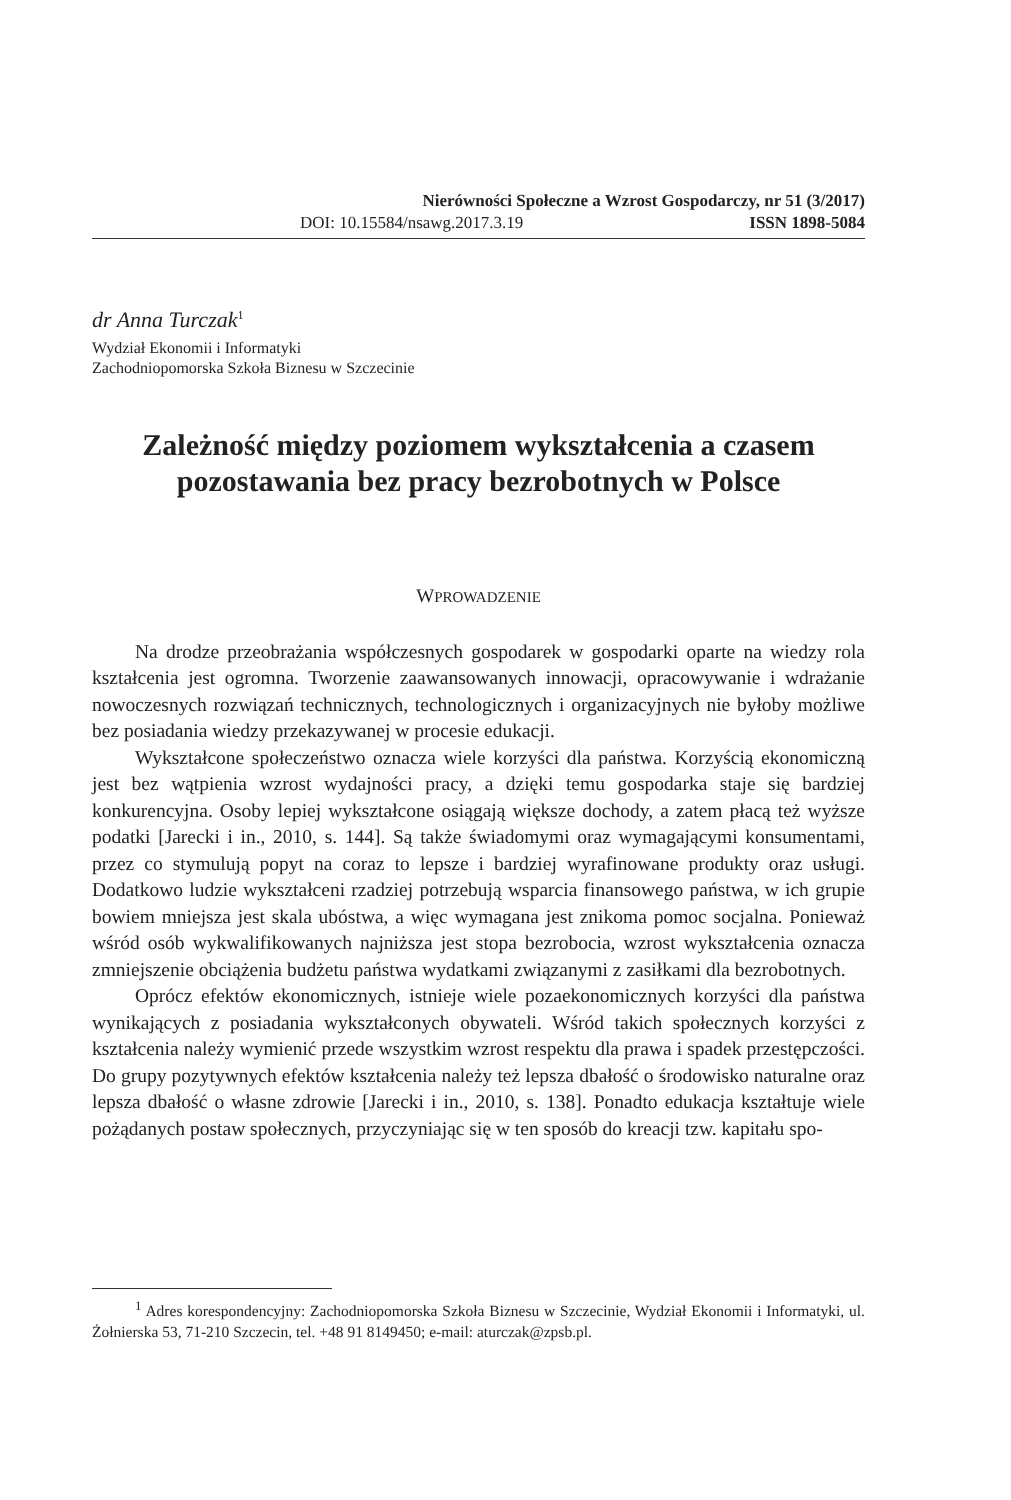Nierówności Społeczne a Wzrost Gospodarczy, nr 51 (3/2017)
DOI: 10.15584/nsawg.2017.3.19 ISSN 1898-5084
dr Anna Turczak<sup>1</sup>
Wydział Ekonomii i Informatyki
Zachodniopomorska Szkoła Biznesu w Szczecinie
Zależność między poziomem wykształcenia a czasem
pozostawania bez pracy bezrobotnych w Polsce
WPROWADZENIE
Na drodze przeobrażania współczesnych gospodarek w gospodarki oparte na wiedzy rola kształcenia jest ogromna. Tworzenie zaawansowanych innowacji, opracowywanie i wdrażanie nowoczesnych rozwiązań technicznych, technologicznych i organizacyjnych nie byłoby możliwe bez posiadania wiedzy przekazywanej w procesie edukacji.
Wykształcone społeczeństwo oznacza wiele korzyści dla państwa. Korzyścią ekonomiczną jest bez wątpienia wzrost wydajności pracy, a dzięki temu gospodarka staje się bardziej konkurencyjna. Osoby lepiej wykształcone osiągają większe dochody, a zatem płacą też wyższe podatki [Jarecki i in., 2010, s. 144]. Są także świadomymi oraz wymagającymi konsumentami, przez co stymulują popyt na coraz to lepsze i bardziej wyrafinowane produkty oraz usługi. Dodatkowo ludzie wykształceni rzadziej potrzebują wsparcia finansowego państwa, w ich grupie bowiem mniejsza jest skala ubóstwa, a więc wymagana jest znikoma pomoc socjalna. Ponieważ wśród osób wykwalifikowanych najniższa jest stopa bezrobocia, wzrost wykształcenia oznacza zmniejszenie obciążenia budżetu państwa wydatkami związanymi z zasiłkami dla bezrobotnych.
Oprócz efektów ekonomicznych, istnieje wiele pozaekonomicznych korzyści dla państwa wynikających z posiadania wykształconych obywateli. Wśród takich społecznych korzyści z kształcenia należy wymienić przede wszystkim wzrost respektu dla prawa i spadek przestępczości. Do grupy pozytywnych efektów kształcenia należy też lepsza dbałość o środowisko naturalne oraz lepsza dbałość o własne zdrowie [Jarecki i in., 2010, s. 138]. Ponadto edukacja kształtuje wiele pożądanych postaw społecznych, przyczyniając się w ten sposób do kreacji tzw. kapitału spo-
<sup>1</sup> Adres korespondencyjny: Zachodniopomorska Szkoła Biznesu w Szczecinie, Wydział Ekonomii i Informatyki, ul. Żołnierska 53, 71-210 Szczecin, tel. +48 91 8149450; e-mail: aturczak@zpsb.pl.